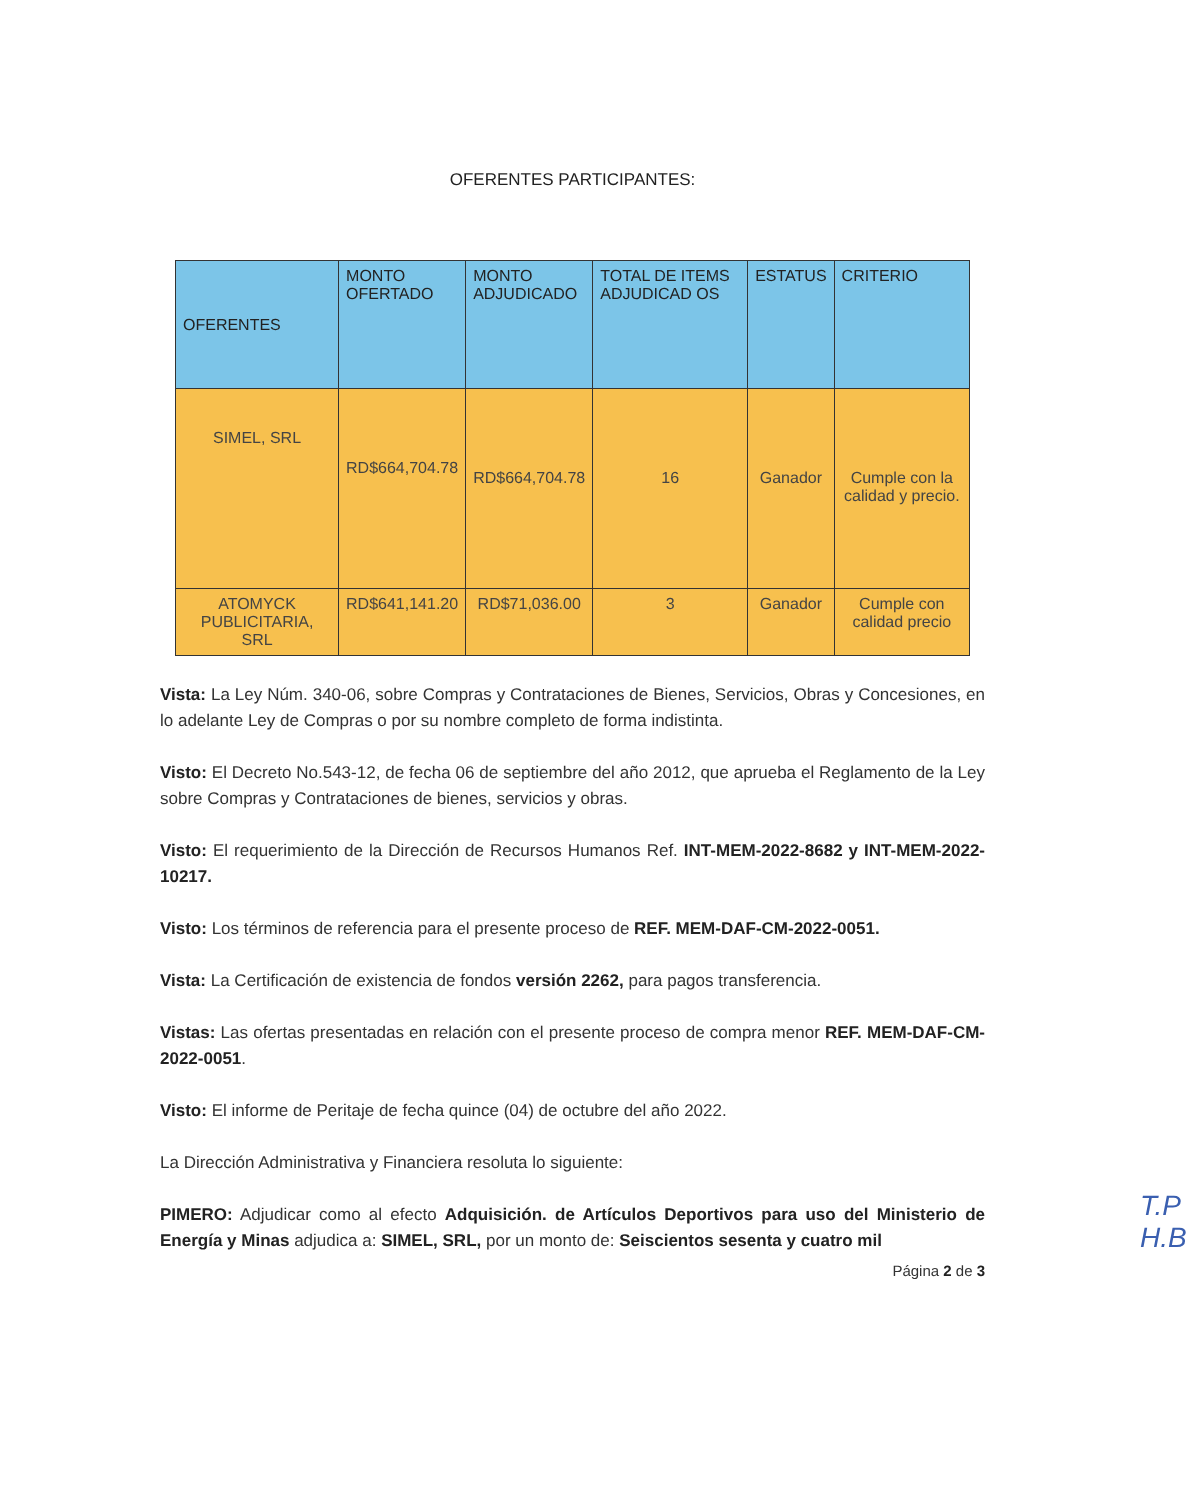OFERENTES PARTICIPANTES:
| OFERENTES | MONTO OFERTADO | MONTO ADJUDICADO | TOTAL DE ITEMS ADJUDICAD OS | ESTATUS | CRITERIO |
| --- | --- | --- | --- | --- | --- |
| SIMEL, SRL | RD$664,704.78 | RD$664,704.78 | 16 | Ganador | Cumple con la calidad y precio. |
| ATOMYCK PUBLICITARIA, SRL | RD$641,141.20 | RD$71,036.00 | 3 | Ganador | Cumple con calidad precio |
Vista: La Ley Núm. 340-06, sobre Compras y Contrataciones de Bienes, Servicios, Obras y Concesiones, en lo adelante Ley de Compras o por su nombre completo de forma indistinta.
Visto: El Decreto No.543-12, de fecha 06 de septiembre del año 2012, que aprueba el Reglamento de la Ley sobre Compras y Contrataciones de bienes, servicios y obras.
Visto: El requerimiento de la Dirección de Recursos Humanos Ref. INT-MEM-2022-8682 y INT-MEM-2022-10217.
Visto: Los términos de referencia para el presente proceso de REF. MEM-DAF-CM-2022-0051.
Vista: La Certificación de existencia de fondos versión 2262, para pagos transferencia.
Vistas: Las ofertas presentadas en relación con el presente proceso de compra menor REF. MEM-DAF-CM-2022-0051.
Visto: El informe de Peritaje de fecha quince (04) de octubre del año 2022.
La Dirección Administrativa y Financiera resoluta lo siguiente:
PIMERO: Adjudicar como al efecto Adquisición. de Artículos Deportivos para uso del Ministerio de Energía y Minas adjudica a: SIMEL, SRL, por un monto de: Seiscientos sesenta y cuatro mil
Página 2 de 3
T.P
H.B